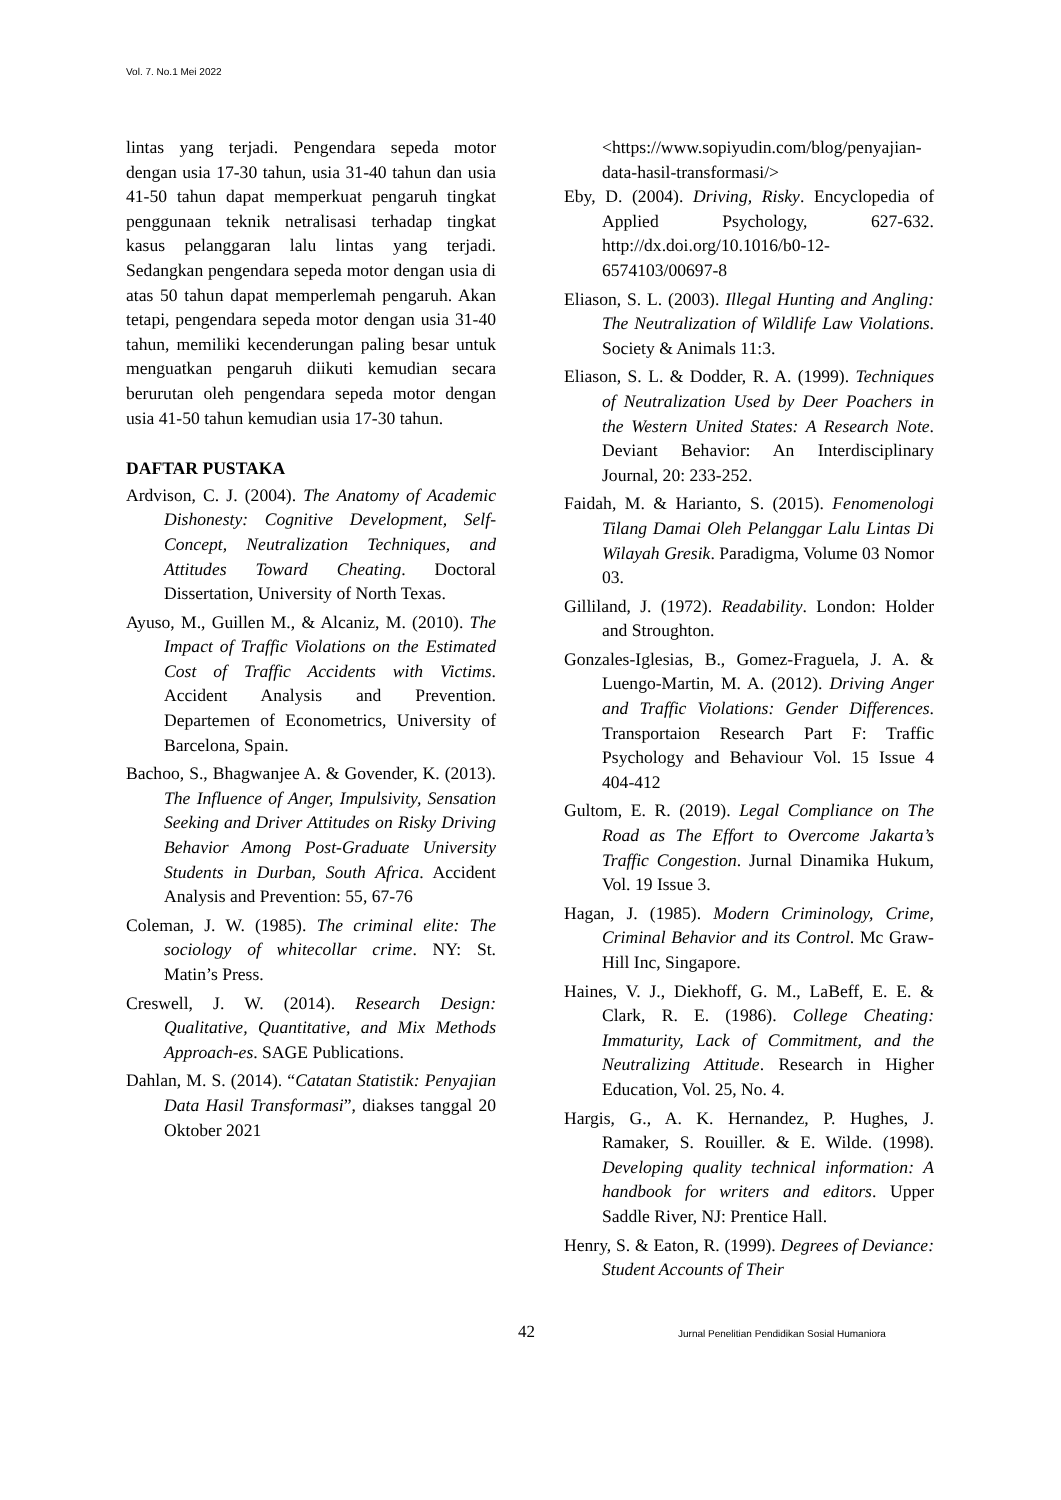Vol. 7. No.1 Mei 2022
lintas yang terjadi. Pengendara sepeda motor dengan usia 17-30 tahun, usia 31-40 tahun dan usia 41-50 tahun dapat memperkuat pengaruh tingkat penggunaan teknik netralisasi terhadap tingkat kasus pelanggaran lalu lintas yang terjadi. Sedangkan pengendara sepeda motor dengan usia di atas 50 tahun dapat memperlemah pengaruh. Akan tetapi, pengendara sepeda motor dengan usia 31-40 tahun, memiliki kecenderungan paling besar untuk menguatkan pengaruh diikuti kemudian secara berurutan oleh pengendara sepeda motor dengan usia 41-50 tahun kemudian usia 17-30 tahun.
DAFTAR PUSTAKA
Ardvison, C. J. (2004). The Anatomy of Academic Dishonesty: Cognitive Development, Self-Concept, Neutralization Techniques, and Attitudes Toward Cheating. Doctoral Dissertation, University of North Texas.
Ayuso, M., Guillen M., & Alcaniz, M. (2010). The Impact of Traffic Violations on the Estimated Cost of Traffic Accidents with Victims. Accident Analysis and Prevention. Departemen of Econometrics, University of Barcelona, Spain.
Bachoo, S., Bhagwanjee A. & Govender, K. (2013). The Influence of Anger, Impulsivity, Sensation Seeking and Driver Attitudes on Risky Driving Behavior Among Post-Graduate University Students in Durban, South Africa. Accident Analysis and Prevention: 55, 67-76
Coleman, J. W. (1985). The criminal elite: The sociology of whitecollar crime. NY: St. Matin’s Press.
Creswell, J. W. (2014). Research Design: Qualitative, Quantitative, and Mix Methods Approach-es. SAGE Publications.
Dahlan, M. S. (2014). “Catatan Statistik: Penyajian Data Hasil Transformasi”, diakses tanggal 20 Oktober 2021
<https://www.sopiyudin.com/blog/penyajian-data-hasil-transformasi/>
Eby, D. (2004). Driving, Risky. Encyclopedia of Applied Psychology, 627-632. http://dx.doi.org/10.1016/b0-12-6574103/00697-8
Eliason, S. L. (2003). Illegal Hunting and Angling: The Neutralization of Wildlife Law Violations. Society & Animals 11:3.
Eliason, S. L. & Dodder, R. A. (1999). Techniques of Neutralization Used by Deer Poachers in the Western United States: A Research Note. Deviant Behavior: An Interdisciplinary Journal, 20: 233-252.
Faidah, M. & Harianto, S. (2015). Fenomenologi Tilang Damai Oleh Pelanggar Lalu Lintas Di Wilayah Gresik. Paradigma, Volume 03 Nomor 03.
Gilliland, J. (1972). Readability. London: Holder and Stroughton.
Gonzales-Iglesias, B., Gomez-Fraguela, J. A. & Luengo-Martin, M. A. (2012). Driving Anger and Traffic Violations: Gender Differences. Transportaion Research Part F: Traffic Psychology and Behaviour Vol. 15 Issue 4 404-412
Gultom, E. R. (2019). Legal Compliance on The Road as The Effort to Overcome Jakarta’s Traffic Congestion. Jurnal Dinamika Hukum, Vol. 19 Issue 3.
Hagan, J. (1985). Modern Criminology, Crime, Criminal Behavior and its Control. Mc Graw-Hill Inc, Singapore.
Haines, V. J., Diekhoff, G. M., LaBeff, E. E. & Clark, R. E. (1986). College Cheating: Immaturity, Lack of Commitment, and the Neutralizing Attitude. Research in Higher Education, Vol. 25, No. 4.
Hargis, G., A. K. Hernandez, P. Hughes, J. Ramaker, S. Rouiller. & E. Wilde. (1998). Developing quality technical information: A handbook for writers and editors. Upper Saddle River, NJ: Prentice Hall.
Henry, S. & Eaton, R. (1999). Degrees of Deviance: Student Accounts of Their
42 Jurnal Penelitian Pendidikan Sosial Humaniora